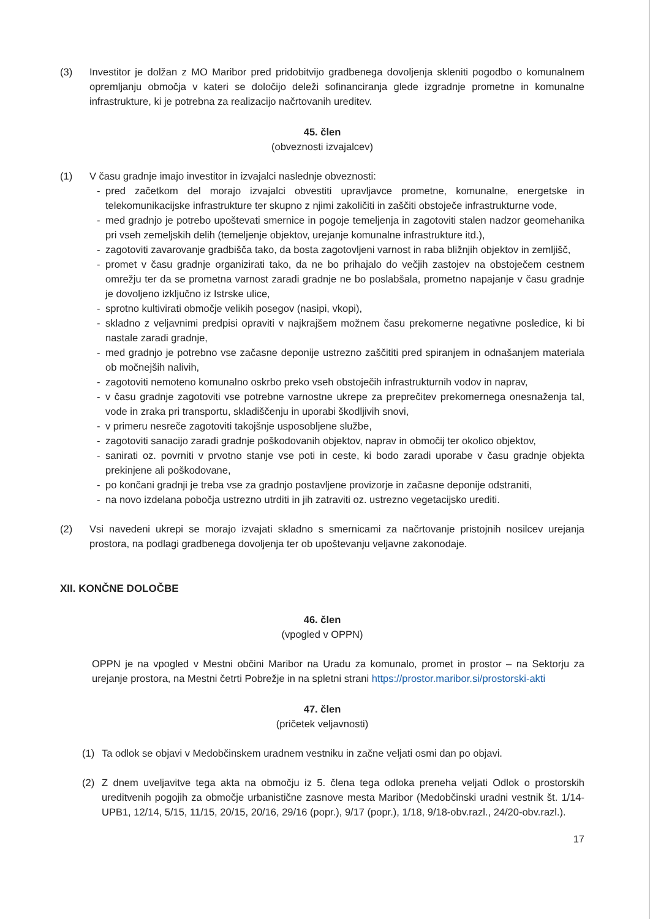(3) Investitor je dolžan z MO Maribor pred pridobitvijo gradbenega dovoljenja skleniti pogodbo o komunalnem opremljanju območja v kateri se določijo deleži sofinanciranja glede izgradnje prometne in komunalne infrastrukture, ki je potrebna za realizacijo načrtovanih ureditev.
45. člen
(obveznosti izvajalcev)
(1) V času gradnje imajo investitor in izvajalci naslednje obveznosti:
- pred začetkom del morajo izvajalci obvestiti upravljavce prometne, komunalne, energetske in telekomunikacijske infrastrukture ter skupno z njimi zakoličiti in zaščiti obstoječe infrastrukturne vode,
- med gradnjo je potrebo upoštevati smernice in pogoje temeljenja in zagotoviti stalen nadzor geomehanika pri vseh zemeljskih delih (temeljenje objektov, urejanje komunalne infrastrukture itd.),
- zagotoviti zavarovanje gradbišča tako, da bosta zagotovljeni varnost in raba bližnjih objektov in zemljišč,
- promet v času gradnje organizirati tako, da ne bo prihajalo do večjih zastojev na obstoječem cestnem omrežju ter da se prometna varnost zaradi gradnje ne bo poslabšala, prometno napajanje v času gradnje je dovoljeno izključno iz Istrske ulice,
- sprotno kultivirati območje velikih posegov (nasipi, vkopi),
- skladno z veljavnimi predpisi opraviti v najkrajšem možnem času prekomerne negativne posledice, ki bi nastale zaradi gradnje,
- med gradnjo je potrebno vse začasne deponije ustrezno zaščititi pred spiranjem in odnašanjem materiala ob močnejših nalivih,
- zagotoviti nemoteno komunalno oskrbo preko vseh obstoječih infrastrukturnih vodov in naprav,
- v času gradnje zagotoviti vse potrebne varnostne ukrepe za preprečitev prekomernega onesnaženja tal, vode in zraka pri transportu, skladiščenju in uporabi škodljivih snovi,
- v primeru nesreče zagotoviti takojšnje usposobljene službe,
- zagotoviti sanacijo zaradi gradnje poškodovanih objektov, naprav in območij ter okolico objektov,
- sanirati oz. povrniti v prvotno stanje vse poti in ceste, ki bodo zaradi uporabe v času gradnje objekta prekinjene ali poškodovane,
- po končani gradnji je treba vse za gradnjo postavljene provizorje in začasne deponije odstraniti,
- na novo izdelana pobočja ustrezno utrditi in jih zatraviti oz. ustrezno vegetacijsko urediti.
(2) Vsi navedeni ukrepi se morajo izvajati skladno s smernicami za načrtovanje pristojnih nosilcev urejanja prostora, na podlagi gradbenega dovoljenja ter ob upoštevanju veljavne zakonodaje.
XII. KONČNE DOLOČBE
46. člen
(vpogled v OPPN)
OPPN je na vpogled v Mestni občini Maribor na Uradu za komunalo, promet in prostor – na Sektorju za urejanje prostora, na Mestni četrti Pobrežje in na spletni strani https://prostor.maribor.si/prostorski-akti
47. člen
(pričetek veljavnosti)
(1) Ta odlok se objavi v Medobčinskem uradnem vestniku in začne veljati osmi dan po objavi.
(2) Z dnem uveljavitve tega akta na območju iz 5. člena tega odloka preneha veljati Odlok o prostorskih ureditvenih pogojih za območje urbanistične zasnove mesta Maribor (Medobčinski uradni vestnik št. 1/14-UPB1, 12/14, 5/15, 11/15, 20/15, 20/16, 29/16 (popr.), 9/17 (popr.), 1/18, 9/18-obv.razl., 24/20-obv.razl.).
17